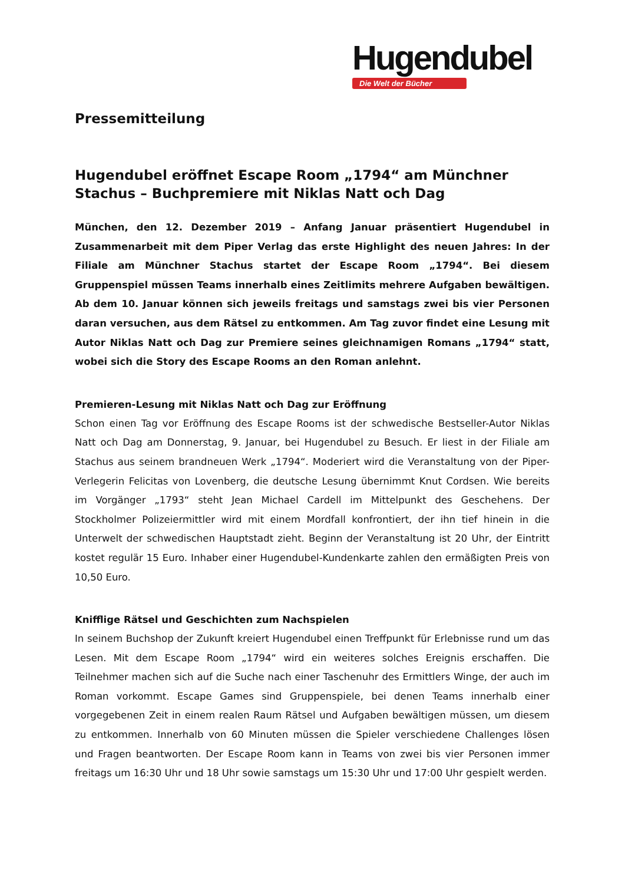Hugendubel
Die Welt der Bücher
Pressemitteilung
Hugendubel eröffnet Escape Room „1794“ am Münchner Stachus – Buchpremiere mit Niklas Natt och Dag
München, den 12. Dezember 2019 – Anfang Januar präsentiert Hugendubel in Zusammenarbeit mit dem Piper Verlag das erste Highlight des neuen Jahres: In der Filiale am Münchner Stachus startet der Escape Room „1794“. Bei diesem Gruppenspiel müssen Teams innerhalb eines Zeitlimits mehrere Aufgaben bewältigen. Ab dem 10. Januar können sich jeweils freitags und samstags zwei bis vier Personen daran versuchen, aus dem Rätsel zu entkommen. Am Tag zuvor findet eine Lesung mit Autor Niklas Natt och Dag zur Premiere seines gleichnamigen Romans „1794“ statt, wobei sich die Story des Escape Rooms an den Roman anlehnt.
Premieren-Lesung mit Niklas Natt och Dag zur Eröffnung
Schon einen Tag vor Eröffnung des Escape Rooms ist der schwedische Bestseller-Autor Niklas Natt och Dag am Donnerstag, 9. Januar, bei Hugendubel zu Besuch. Er liest in der Filiale am Stachus aus seinem brandneuen Werk „1794“. Moderiert wird die Veranstaltung von der Piper-Verlegerin Felicitas von Lovenberg, die deutsche Lesung übernimmt Knut Cordsen. Wie bereits im Vorgänger „1793“ steht Jean Michael Cardell im Mittelpunkt des Geschehens. Der Stockholmer Polizeiermittler wird mit einem Mordfall konfrontiert, der ihn tief hinein in die Unterwelt der schwedischen Hauptstadt zieht. Beginn der Veranstaltung ist 20 Uhr, der Eintritt kostet regulär 15 Euro. Inhaber einer Hugendubel-Kundenkarte zahlen den ermäßigten Preis von 10,50 Euro.
Knifflige Rätsel und Geschichten zum Nachspielen
In seinem Buchshop der Zukunft kreiert Hugendubel einen Treffpunkt für Erlebnisse rund um das Lesen. Mit dem Escape Room „1794“ wird ein weiteres solches Ereignis erschaffen. Die Teilnehmer machen sich auf die Suche nach einer Taschenuhr des Ermittlers Winge, der auch im Roman vorkommt. Escape Games sind Gruppenspiele, bei denen Teams innerhalb einer vorgegebenen Zeit in einem realen Raum Rätsel und Aufgaben bewältigen müssen, um diesem zu entkommen. Innerhalb von 60 Minuten müssen die Spieler verschiedene Challenges lösen und Fragen beantworten. Der Escape Room kann in Teams von zwei bis vier Personen immer freitags um 16:30 Uhr und 18 Uhr sowie samstags um 15:30 Uhr und 17:00 Uhr gespielt werden.